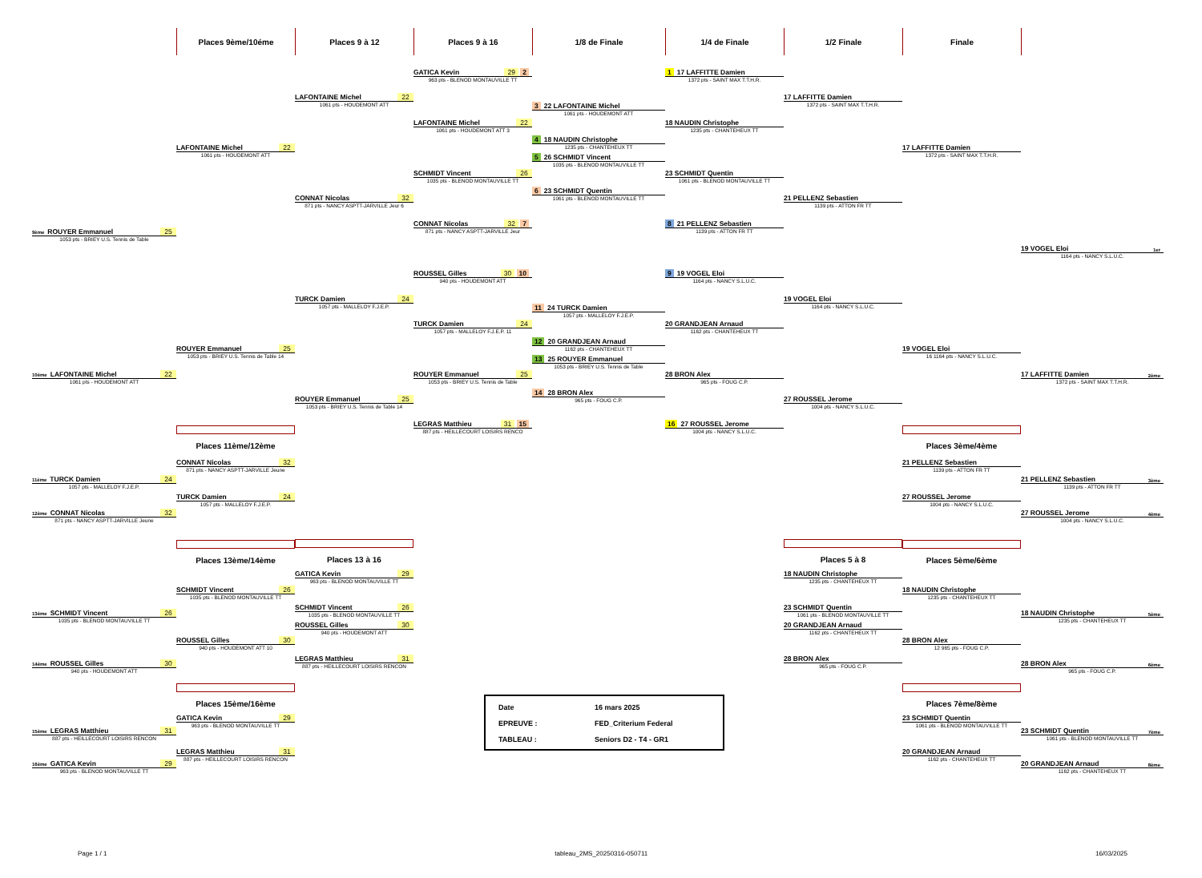Places 9ème/10éme Places 9 à 12 Places 9 à 16 1/8 de Finale 1/4 de Finale 1/2 Finale Finale
9ème ROUYER Emmanuel 25
1053 pts - BRIEY U.S. Tennis de Table
10ème LAFONTAINE Michel 22
1061 pts - HOUDEMONT ATT
11ème TURCK Damien 24
1057 pts - MALLELOY F.J.E.P.
12ème CONNAT Nicolas 32
871 pts - NANCY ASPTT-JARVILLE Jeune
13ème SCHMIDT Vincent 26
1035 pts - BLENOD MONTAUVILLE TT
14ème ROUSSEL Gilles 30
940 pts - HOUDEMONT ATT
15ème LEGRAS Matthieu 31
887 pts - HEILLECOURT LOISIRS RENCON
16ème GATICA Kevin 29
963 pts - BLENOD MONTAUVILLE TT
LAFONTAINE Michel 22
1061 pts - HOUDEMONT ATT
ROUYER Emmanuel 25
1053 pts - BRIEY U.S. Tennis de Table 14
Places 11ème/12ème
CONNAT Nicolas 32
871 pts - NANCY ASPTT-JARVILLE Jeune
TURCK Damien 24
1057 pts - MALLELOY F.J.E.P.
Places 13ème/14ème
SCHMIDT Vincent 26
1035 pts - BLENOD MONTAUVILLE TT
ROUSSEL Gilles 30
940 pts - HOUDEMONT ATT 10
Places 15ème/16ème
GATICA Kevin 29
963 pts - BLENOD MONTAUVILLE TT
LEGRAS Matthieu 31
887 pts - HEILLECOURT LOISIRS RENCON
LAFONTAINE Michel 22
1061 pts - HOUDEMONT ATT
CONNAT Nicolas 32
871 pts - NANCY ASPTT-JARVILLE Jeur 6
TURCK Damien 24
1057 pts - MALLELOY F.J.E.P.
ROUYER Emmanuel 25
1053 pts - BRIEY U.S. Tennis de Table 14
Places 13 à 16
GATICA Kevin 29
963 pts - BLENOD MONTAUVILLE TT
SCHMIDT Vincent 26
1035 pts - BLENOD MONTAUVILLE TT
ROUSSEL Gilles 30
940 pts - HOUDEMONT ATT
LEGRAS Matthieu 31
887 pts - HEILLECOURT LOISIRS RENCON
GATICA Kevin 29 2
963 pts - BLENOD MONTAUVILLE TT
LAFONTAINE Michel 22
1061 pts - HOUDEMONT ATT 3
SCHMIDT Vincent 26
1035 pts - BLENOD MONTAUVILLE TT
CONNAT Nicolas 32 7
871 pts - NANCY ASPTT-JARVILLE Jeur
ROUSSEL Gilles 30 10
940 pts - HOUDEMONT ATT
TURCK Damien 24
1057 pts - MALLELOY F.J.E.P. 11
ROUYER Emmanuel 25
1053 pts - BRIEY U.S. Tennis de Table
LEGRAS Matthieu 31 15
887 pts - HEILLECOURT LOISIRS RENCO
Date 16 mars 2025
EPREUVE : FED_Criterium Federal
TABLEAU : Seniors D2 - T4 - GR1
3 22 LAFONTAINE Michel
1061 pts - HOUDEMONT ATT
4 18 NAUDIN Christophe
1235 pts - CHANTEHEUX TT
5 26 SCHMIDT Vincent
1035 pts - BLENOD MONTAUVILLE TT
6 23 SCHMIDT Quentin
1061 pts - BLENOD MONTAUVILLE TT
11 24 TURCK Damien
1057 pts - MALLELOY F.J.E.P.
12 20 GRANDJEAN Arnaud
1162 pts - CHANTEHEUX TT
13 25 ROUYER Emmanuel
1053 pts - BRIEY U.S. Tennis de Table
14 28 BRON Alex
965 pts - FOUG C.P.
1 17 LAFFITTE Damien
1372 pts - SAINT MAX T.T.H.R.
18 NAUDIN Christophe
1235 pts - CHANTEHEUX TT
23 SCHMIDT Quentin
1061 pts - BLENOD MONTAUVILLE TT
8 21 PELLENZ Sebastien
1139 pts - ATTON FR TT
9 19 VOGEL Eloi
1164 pts - NANCY S.L.U.C.
20 GRANDJEAN Arnaud
1162 pts - CHANTEHEUX TT
28 BRON Alex
965 pts - FOUG C.P.
16 27 ROUSSEL Jerome
1004 pts - NANCY S.L.U.C.
17 LAFFITTE Damien
1372 pts - SAINT MAX T.T.H.R.
21 PELLENZ Sebastien
1139 pts - ATTON FR TT
19 VOGEL Eloi
1164 pts - NANCY S.L.U.C.
27 ROUSSEL Jerome
1004 pts - NANCY S.L.U.C.
Places 5 à 8
18 NAUDIN Christophe
1235 pts - CHANTEHEUX TT
23 SCHMIDT Quentin
1061 pts - BLENOD MONTAUVILLE TT
20 GRANDJEAN Arnaud
1162 pts - CHANTEHEUX TT
28 BRON Alex
965 pts - FOUG C.P.
17 LAFFITTE Damien
1372 pts - SAINT MAX T.T.H.R.
19 VOGEL Eloi
16 1164 pts - NANCY S.L.U.C.
Places 3ème/4ème
21 PELLENZ Sebastien
1139 pts - ATTON FR TT
27 ROUSSEL Jerome
1004 pts - NANCY S.L.U.C.
Places 5ème/6ème
18 NAUDIN Christophe
1235 pts - CHANTEHEUX TT
28 BRON Alex
12 965 pts - FOUG C.P.
Places 7ème/8ème
23 SCHMIDT Quentin
1061 pts - BLENOD MONTAUVILLE TT
20 GRANDJEAN Arnaud
1162 pts - CHANTEHEUX TT
19 VOGEL Eloi 1er
1164 pts - NANCY S.L.U.C.
17 LAFFITTE Damien 2ème
1372 pts - SAINT MAX T.T.H.R.
21 PELLENZ Sebastien 3ème
1139 pts - ATTON FR TT
27 ROUSSEL Jerome 4ème
1004 pts - NANCY S.L.U.C.
18 NAUDIN Christophe 5ème
1235 pts - CHANTEHEUX TT
28 BRON Alex 6ème
965 pts - FOUG C.P.
23 SCHMIDT Quentin 7ème
1061 pts - BLENOD MONTAUVILLE TT
20 GRANDJEAN Arnaud 8ème
1162 pts - CHANTEHEUX TT
Page 1 / 1 tableau_2MS_20250316-050711 16/03/2025